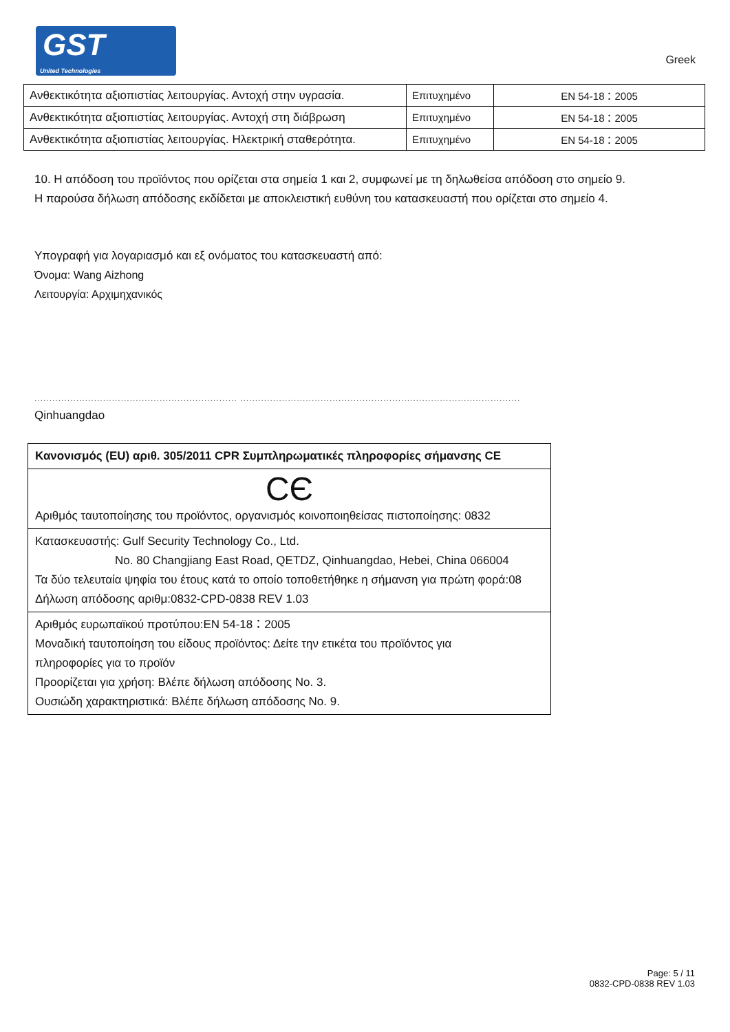GST
United Technologies
Greek
| Ανθεκτικότητα αξιοπιστίας λειτουργίας. Αντοχή στην υγρασία. | Επιτυχημένο | EN 54-18：2005 |
| Ανθεκτικότητα αξιοπιστίας λειτουργίας. Αντοχή στη διάβρωση | Επιτυχημένο | EN 54-18：2005 |
| Ανθεκτικότητα αξιοπιστίας λειτουργίας. Ηλεκτρική σταθερότητα. | Επιτυχημένο | EN 54-18：2005 |
10. Η απόδοση του προϊόντος που ορίζεται στα σημεία 1 και 2, συμφωνεί με τη δηλωθείσα απόδοση στο σημείο 9.
Η παρούσα δήλωση απόδοσης εκδίδεται με αποκλειστική ευθύνη του κατασκευαστή που ορίζεται στο σημείο 4.
Υπογραφή για λογαριασμό και εξ ονόματος του κατασκευαστή από:
Όνομα: Wang Aizhong
Λειτουργία: Αρχιμηχανικός
.................................................................... ..............................................................................................
Qinhuangdao
| Κανονισμός (EU) αριθ. 305/2011 CPR Συμπληρωματικές πληροφορίες σήμανσης CE |
| CЄ Αριθμός ταυτοποίησης του προϊόντος, οργανισμός κοινοποιηθείσας πιστοποίησης: 0832 |
| Κατασκευαστής: Gulf Security Technology Co., Ltd. No. 80 Changjiang East Road, QETDZ, Qinhuangdao, Hebei, China 066004 Τα δύο τελευταία ψηφία του έτους κατά το οποίο τοποθετήθηκε η σήμανση για πρώτη φορά:08 Δήλωση απόδοσης αριθμ:0832-CPD-0838 REV 1.03 |
| Αριθμός ευρωπαϊκού προτύπου:EN 54-18：2005 Μοναδική ταυτοποίηση του είδους προϊόντος: Δείτε την ετικέτα του προϊόντος για πληροφορίες για το προϊόν Προορίζεται για χρήση: Βλέπε δήλωση απόδοσης No. 3. Ουσιώδη χαρακτηριστικά: Βλέπε δήλωση απόδοσης No. 9. |
Page: 5 / 11
0832-CPD-0838 REV 1.03